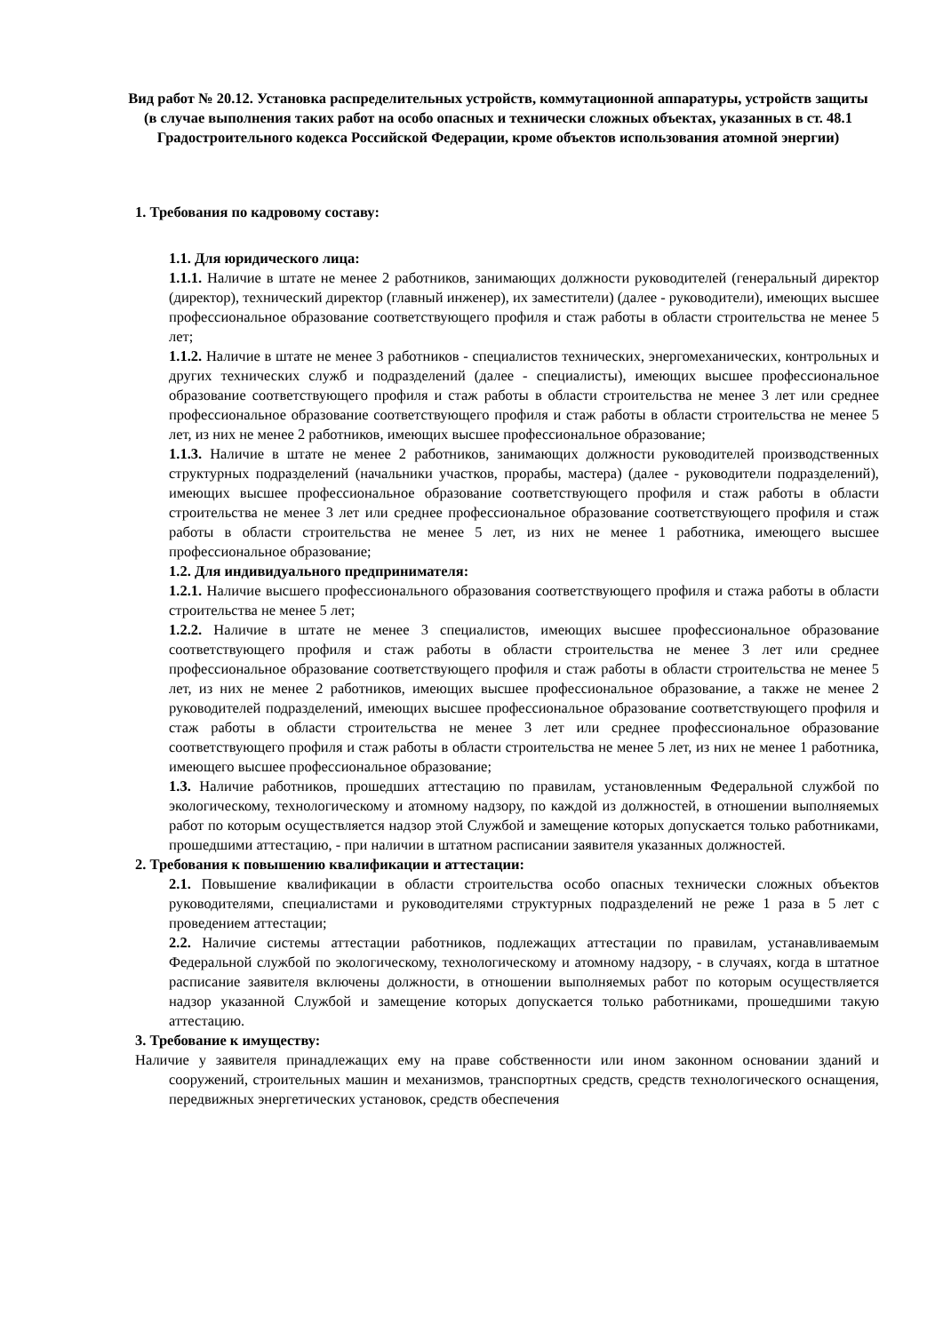Вид работ № 20.12. Установка распределительных устройств, коммутационной аппаратуры, устройств защиты
(в случае выполнения таких работ на особо опасных и технически сложных объектах, указанных в ст. 48.1 Градостроительного кодекса Российской Федерации, кроме объектов использования атомной энергии)
1. Требования по кадровому составу:
1.1. Для юридического лица:
1.1.1. Наличие в штате не менее 2 работников, занимающих должности руководителей (генеральный директор (директор), технический директор (главный инженер), их заместители) (далее - руководители), имеющих высшее профессиональное образование соответствующего профиля и стаж работы в области строительства не менее 5 лет;
1.1.2. Наличие в штате не менее 3 работников - специалистов технических, энергомеханических, контрольных и других технических служб и подразделений (далее - специалисты), имеющих высшее профессиональное образование соответствующего профиля и стаж работы в области строительства не менее 3 лет или среднее профессиональное образование соответствующего профиля и стаж работы в области строительства не менее 5 лет, из них не менее 2 работников, имеющих высшее профессиональное образование;
1.1.3. Наличие в штате не менее 2 работников, занимающих должности руководителей производственных структурных подразделений (начальники участков, прорабы, мастера) (далее - руководители подразделений), имеющих высшее профессиональное образование соответствующего профиля и стаж работы в области строительства не менее 3 лет или среднее профессиональное образование соответствующего профиля и стаж работы в области строительства не менее 5 лет, из них не менее 1 работника, имеющего высшее профессиональное образование;
1.2. Для индивидуального предпринимателя:
1.2.1. Наличие высшего профессионального образования соответствующего профиля и стажа работы в области строительства не менее 5 лет;
1.2.2. Наличие в штате не менее 3 специалистов, имеющих высшее профессиональное образование соответствующего профиля и стаж работы в области строительства не менее 3 лет или среднее профессиональное образование соответствующего профиля и стаж работы в области строительства не менее 5 лет, из них не менее 2 работников, имеющих высшее профессиональное образование, а также не менее 2 руководителей подразделений, имеющих высшее профессиональное образование соответствующего профиля и стаж работы в области строительства не менее 3 лет или среднее профессиональное образование соответствующего профиля и стаж работы в области строительства не менее 5 лет, из них не менее 1 работника, имеющего высшее профессиональное образование;
1.3. Наличие работников, прошедших аттестацию по правилам, установленным Федеральной службой по экологическому, технологическому и атомному надзору, по каждой из должностей, в отношении выполняемых работ по которым осуществляется надзор этой Службой и замещение которых допускается только работниками, прошедшими аттестацию, - при наличии в штатном расписании заявителя указанных должностей.
2. Требования к повышению квалификации и аттестации:
2.1. Повышение квалификации в области строительства особо опасных технически сложных объектов руководителями, специалистами и руководителями структурных подразделений не реже 1 раза в 5 лет с проведением аттестации;
2.2. Наличие системы аттестации работников, подлежащих аттестации по правилам, устанавливаемым Федеральной службой по экологическому, технологическому и атомному надзору, - в случаях, когда в штатное расписание заявителя включены должности, в отношении выполняемых работ по которым осуществляется надзор указанной Службой и замещение которых допускается только работниками, прошедшими такую аттестацию.
3. Требование к имуществу:
Наличие у заявителя принадлежащих ему на праве собственности или ином законном основании зданий и сооружений, строительных машин и механизмов, транспортных средств, средств технологического оснащения, передвижных энергетических установок, средств обеспечения